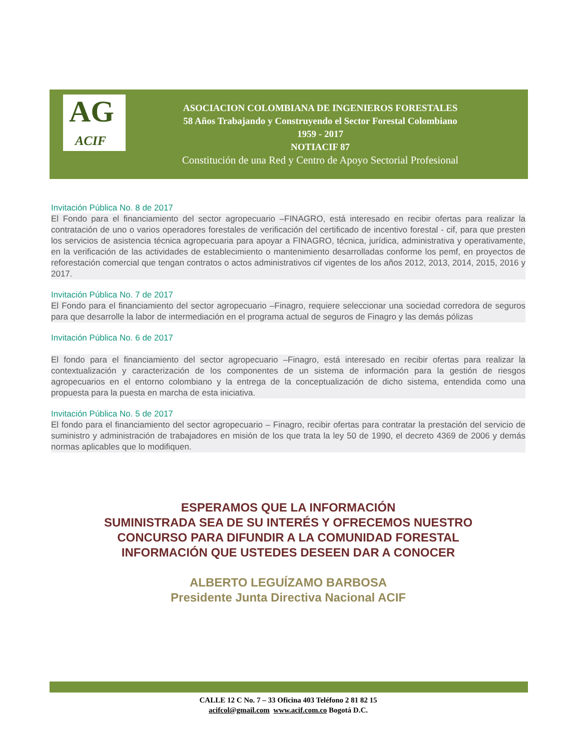AG
ACIF
ASOCIACION COLOMBIANA DE INGENIEROS FORESTALES
58 Años Trabajando y Construyendo el Sector Forestal Colombiano
1959 - 2017
NOTIACIF 87
Constitución de una Red y Centro de Apoyo Sectorial Profesional
Invitación Pública No. 8 de 2017
El Fondo para el financiamiento del sector agropecuario –FINAGRO, está interesado en recibir ofertas para realizar la contratación de uno o varios operadores forestales de verificación del certificado de incentivo forestal - cif, para que presten los servicios de asistencia técnica agropecuaria para apoyar a FINAGRO, técnica, jurídica, administrativa y operativamente, en la verificación de las actividades de establecimiento o mantenimiento desarrolladas conforme los pemf, en proyectos de reforestación comercial que tengan contratos o actos administrativos cif vigentes de los años 2012, 2013, 2014, 2015, 2016 y 2017.
Invitación Pública No. 7 de 2017
El Fondo para el financiamiento del sector agropecuario –Finagro, requiere seleccionar una sociedad corredora de seguros para que desarrolle la labor de intermediación en el programa actual de seguros de Finagro y las demás pólizas
Invitación Pública No. 6 de 2017
El fondo para el financiamiento del sector agropecuario –Finagro, está interesado en recibir ofertas para realizar la contextualización y caracterización de los componentes de un sistema de información para la gestión de riesgos agropecuarios en el entorno colombiano y la entrega de la conceptualización de dicho sistema, entendida como una propuesta para la puesta en marcha de esta iniciativa.
Invitación Pública No. 5 de 2017
El fondo para el financiamiento del sector agropecuario – Finagro, recibir ofertas para contratar la prestación del servicio de suministro y administración de trabajadores en misión de los que trata la ley 50 de 1990, el decreto 4369 de 2006 y demás normas aplicables que lo modifiquen.
ESPERAMOS QUE LA INFORMACIÓN
SUMINISTRADA SEA DE SU INTERÉS Y OFRECEMOS NUESTRO
CONCURSO PARA DIFUNDIR A LA COMUNIDAD FORESTAL
INFORMACIÓN QUE USTEDES DESEEN DAR A CONOCER
ALBERTO LEGUÍZAMO BARBOSA
Presidente Junta Directiva Nacional ACIF
CALLE 12 C No. 7 – 33 Oficina 403 Teléfono 2 81 82 15
acifcol@gmail.com www.acif.com.co Bogotá D.C.